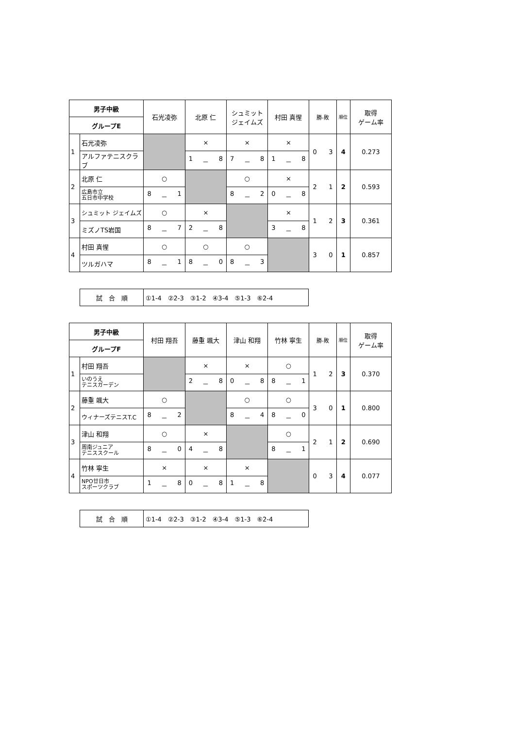| 男子中級 | | 石光凌弥 | 北原 仁 | シュミット ジェイムズ | 村田 真惺 | 勝-敗 | 順位 | 取得 ゲーム率 |
| --- | --- | --- | --- | --- | --- | --- | --- | --- |
| グループE | | | | | | | | |
| 1 | 石光凌弥 | | × | × | × | 0 3 | 4 | 0.273 |
| | アルファテニスクラブ | | 1 － 8 | 7 － 8 | 1 － 8 | | | |
| 2 | 北原 仁 | ○ | | ○ | × | 2 1 | 2 | 0.593 |
| | 広島市立 五日市中学校 | 8 － 1 | | 8 － 2 | 0 － 8 | | | |
| 3 | シュミット ジェイムズ | ○ | × | | × | 1 2 | 3 | 0.361 |
| | ミズノTS岩国 | 8 － 7 | 2 － 8 | | 3 － 8 | | | |
| 4 | 村田 真惺 | ○ | ○ | ○ | | 3 0 | 1 | 0.857 |
| | ツルガハマ | 8 － 1 | 8 － 0 | 8 － 3 | | | | |
| 試 合 順 | ①1-4 ②2-3 ③1-2 ④3-4 ⑤1-3 ⑥2-4 |
| 男子中級 | | 村田 翔吾 | 藤重 颯大 | 津山 和翔 | 竹林 寧生 | 勝-敗 | 順位 | 取得 ゲーム率 |
| --- | --- | --- | --- | --- | --- | --- | --- | --- |
| グループF | | | | | | | | |
| 1 | 村田 翔吾 | | × | × | ○ | 1 2 | 3 | 0.370 |
| | いのうえ テニスガーデン | | 2 － 8 | 0 － 8 | 8 － 1 | | | |
| 2 | 藤重 颯大 | ○ | | ○ | ○ | 3 0 | 1 | 0.800 |
| | ウィナーズテニスT.C | 8 － 2 | | 8 － 4 | 8 － 0 | | | |
| 3 | 津山 和翔 | ○ | × | | ○ | 2 1 | 2 | 0.690 |
| | 周南ジュニア テニススクール | 8 － 0 | 4 － 8 | | 8 － 1 | | | |
| 4 | 竹林 寧生 | × | × | × | | 0 3 | 4 | 0.077 |
| | NPO廿日市 スポーツクラブ | 1 － 8 | 0 － 8 | 1 － 8 | | | | |
| 試 合 順 | ①1-4 ②2-3 ③1-2 ④3-4 ⑤1-3 ⑥2-4 |